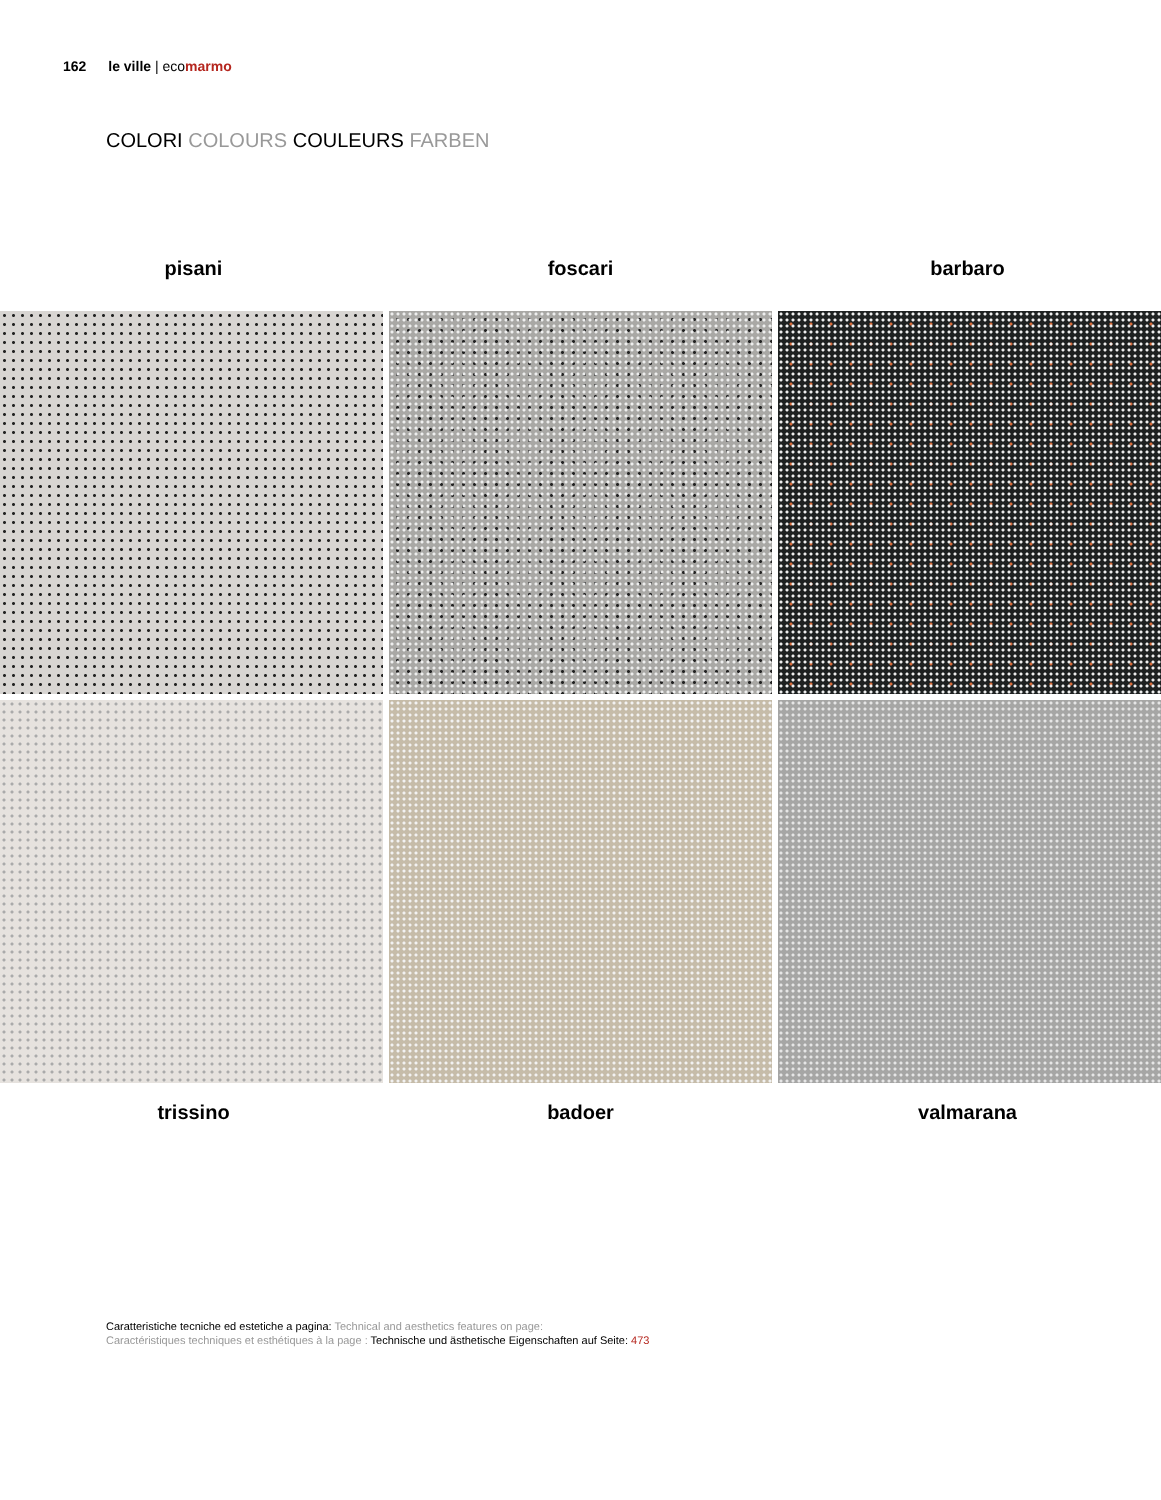162 le ville | ecomarmo
COLORI COLOURS COULEURS FARBEN
pisani foscari barbaro
trissino badoer valmarana
Caratteristiche tecniche ed estetiche a pagina: Technical and aesthetics features on page:
Caractéristiques techniques et esthétiques à la page : Technische und ästhetische Eigenschaften auf Seite: 473